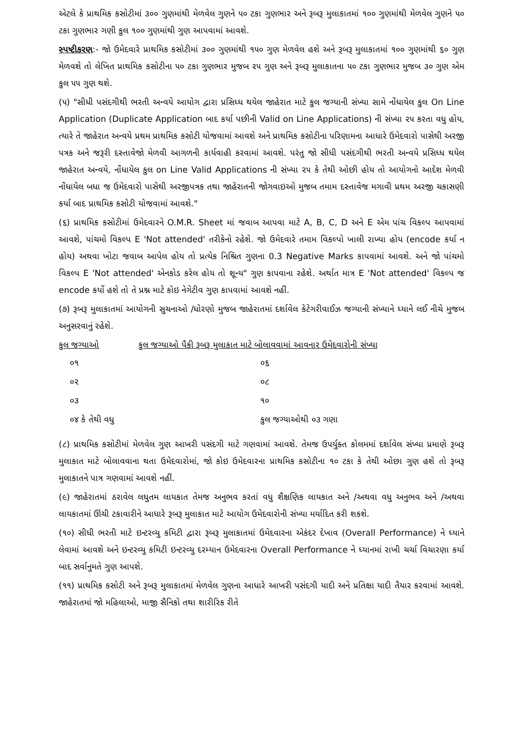એટલે કે પ્રાથમિક કસોટીમાં ૩૦૦ ગુણમાંથી મેળવેલ ગુણને ૫૦ ટકા ગુણભાર અને રૂબરૂ મુલાકાતમાં ૧૦૦ ગુણમાંથી મેળવેલ ગુણને ૫૦ ટકા ગુણભાર ગણી કુલ ૧૦૦ ગુણમાંથી ગુણ આપવામાં આવશે.
સ્પષ્ટીકરણ:- જો ઉમેદવારે પ્રાથમિક કસોટીમાં ૩૦૦ ગુણમાંથી ૧૫૦ ગુણ મેળવેલ હશે અને રૂબરૂ મુલાકાતમાં ૧૦૦ ગુણમાંથી ૬૦ ગુણ મેળવશે તો લેખિત પ્રાથમિક કસોટીના ૫૦ ટકા ગુણભાર મુજબ ૨૫ ગુણ અને રૂબરૂ મુલાકાતના ૫૦ ટકા ગુણભાર મુજબ ૩૦ ગુણ એમ કુલ ૫૫ ગુણ થશે.
(૫) "સીધી પસંદગીથી ભરતી અન્વયે આયોગ દ્વારા પ્રસિધ્ધ થયેલ જાહેરાત માટે કુલ જગ્યાની સંખ્યા સામે નોંધાયેલ કુલ On Line Application (Duplicate Application બાદ કર્યા પછીની Valid on Line Applications) ની સંખ્યા ૨૫ કરતા વધુ હોય, ત્યારે તે જાહેરાત અન્વયે પ્રથમ પ્રાથમિક કસોટી યોજવામાં આવશે અને પ્રાથમિક કસોટીના પરિણામના આધારે ઉમેદવારો પાસેથી અરજી પત્રક અને જરૂરી દસ્તાવેજો મેળવી આગળની કાર્યવાહી કરવામાં આવશે. પરંતુ જો સીધી પસંદગીથી ભરતી અન્વયે પ્રસિધ્ધ થયેલ જાહેરાત અન્વયે, નોંધાયેલ કુલ on Line Valid Applications ની સંખ્યા ૨૫ કે તેથી ઓછી હોય તો આયોગનો આદેશ મેળવી નોંધાયેલ બધા જ ઉમેદવારો પાસેથી અરજીપત્રક તથા જાહેરાતની જોગવાઇઓ મુજબ તમામ દસ્તાવેજ મગાવી પ્રથમ અરજી ચકાસણી કર્યા બાદ પ્રાથમિક કસોટી યોજવામાં આવશે."
(૬) પ્રાથમિક કસોટીમાં ઉમેદવારને O.M.R. Sheet માં જવાબ આપવા માટે A, B, C, D અને E એમ પાંચ વિકલ્પ આપવામાં આવશે, પાંચમો વિકલ્પ E 'Not attended' તરીકેનો રહેશે. જો ઉમેદવારે તમામ વિકલ્પો ખાલી રાખ્યા હોય (encode કર્યા ન હોય) અથવા ખોટા જવાબ આપેલ હોય તો પ્રત્યેક નિશ્રિત ગુણના 0.3 Negative Marks કાપવામાં આવશે. અને જો પાંચમો વિકલ્પ E 'Not attended' એનકોડ કરેલ હોય તો શૂન્ય" ગુણ કાપવાના રહેશે. અર્થાત માત્ર E 'Not attended' વિકલ્પ જ encode કર્યો હશે તો તે પ્રશ્ન માટે કોઇ નેગેટીવ ગુણ કાપવામાં આવશે નહીં.
(૭) રૂબરૂ મુલાકાતમાં આયોગની સુચનાઓ /ધોરણો મુજબ જાહેરાતમાં દર્શાવેલ કેટેગરીવાઈઝ જગ્યાની સંખ્યાને ધ્યાને લઈ નીચે મુજબ અનુસરવાનું રહેશે.
| કુલ જગ્યાઓ | કુલ જગ્યાઓ પૈકી રૂબરૂ મુલાકાત માટે બોલાવવામાં આવનાર ઉમેદવારોની સંખ્યા |
| --- | --- |
| ૦૧ | ૦૬ |
| ૦૨ | ૦૮ |
| ૦૩ | ૧૦ |
| ૦૪ કે તેથી વધુ | કુલ જગ્યાઓથી ૦૩ ગણા |
(૮) પ્રાથમિક કસોટીમાં મેળવેલ ગુણ આખરી પસંદગી માટે ગણવામાં આવશે. તેમજ ઉપર્યુક્ત કોલમમાં દર્શાવેલ સંખ્યા પ્રમાણે રૂબરૂ મુલાકાત માટે બોલાવવાના થતા ઉમેદવારોમાં, જો કોઇ ઉમેદવારના પ્રાથમિક કસોટીના ૧૦ ટકા કે તેથી ઓછા ગુણ હશે તો રૂબરૂ મુલાકાતને પાત્ર ગણવામાં આવશે નહીં.
(૯) જાહેરાતમાં ઠરાવેલ લઘુતમ લાયકાત તેમજ અનુભવ કરતાં વધુ શૈક્ષણિક લાયકાત અને /અથવા વધુ અનુભવ અને /અથવા લાયકાતમાં ઊંચી ટકાવારીને આધારે રૂબરૂ મુલાકાત માટે આયોગ ઉમેદવારોની સંખ્યા મર્યાદિત કરી શકશે.
(૧૦) સીધી ભરતી માટે ઇન્ટરવ્યુ કમિટી દ્વારા રૂબરૂ મુલાકાતમાં ઉમેદવારના એકંદર દેખાવ (Overall Performance) ને ધ્યાને લેવામાં આવશે અને ઇન્ટરવ્યુ કમિટી ઇન્ટરવ્યુ દરમ્યાન ઉમેદવારના Overall Performance ને ધ્યાનમાં રાખી ચર્ચા વિચારણા કર્યા બાદ સર્વાનુમતે ગુણ આપશે.
(૧૧) પ્રાથમિક કસોટી અને રૂબરૂ મુલાકાતમાં મેળવેલ ગુણના આધારે આખરી પસંદગી યાદી અને પ્રતિક્ષા યાદી તૈયાર કરવામાં આવશે. જાહેરાતમાં જો મહિલાઓ, માજી સૈનિકો તથા શારીરિક રીતે